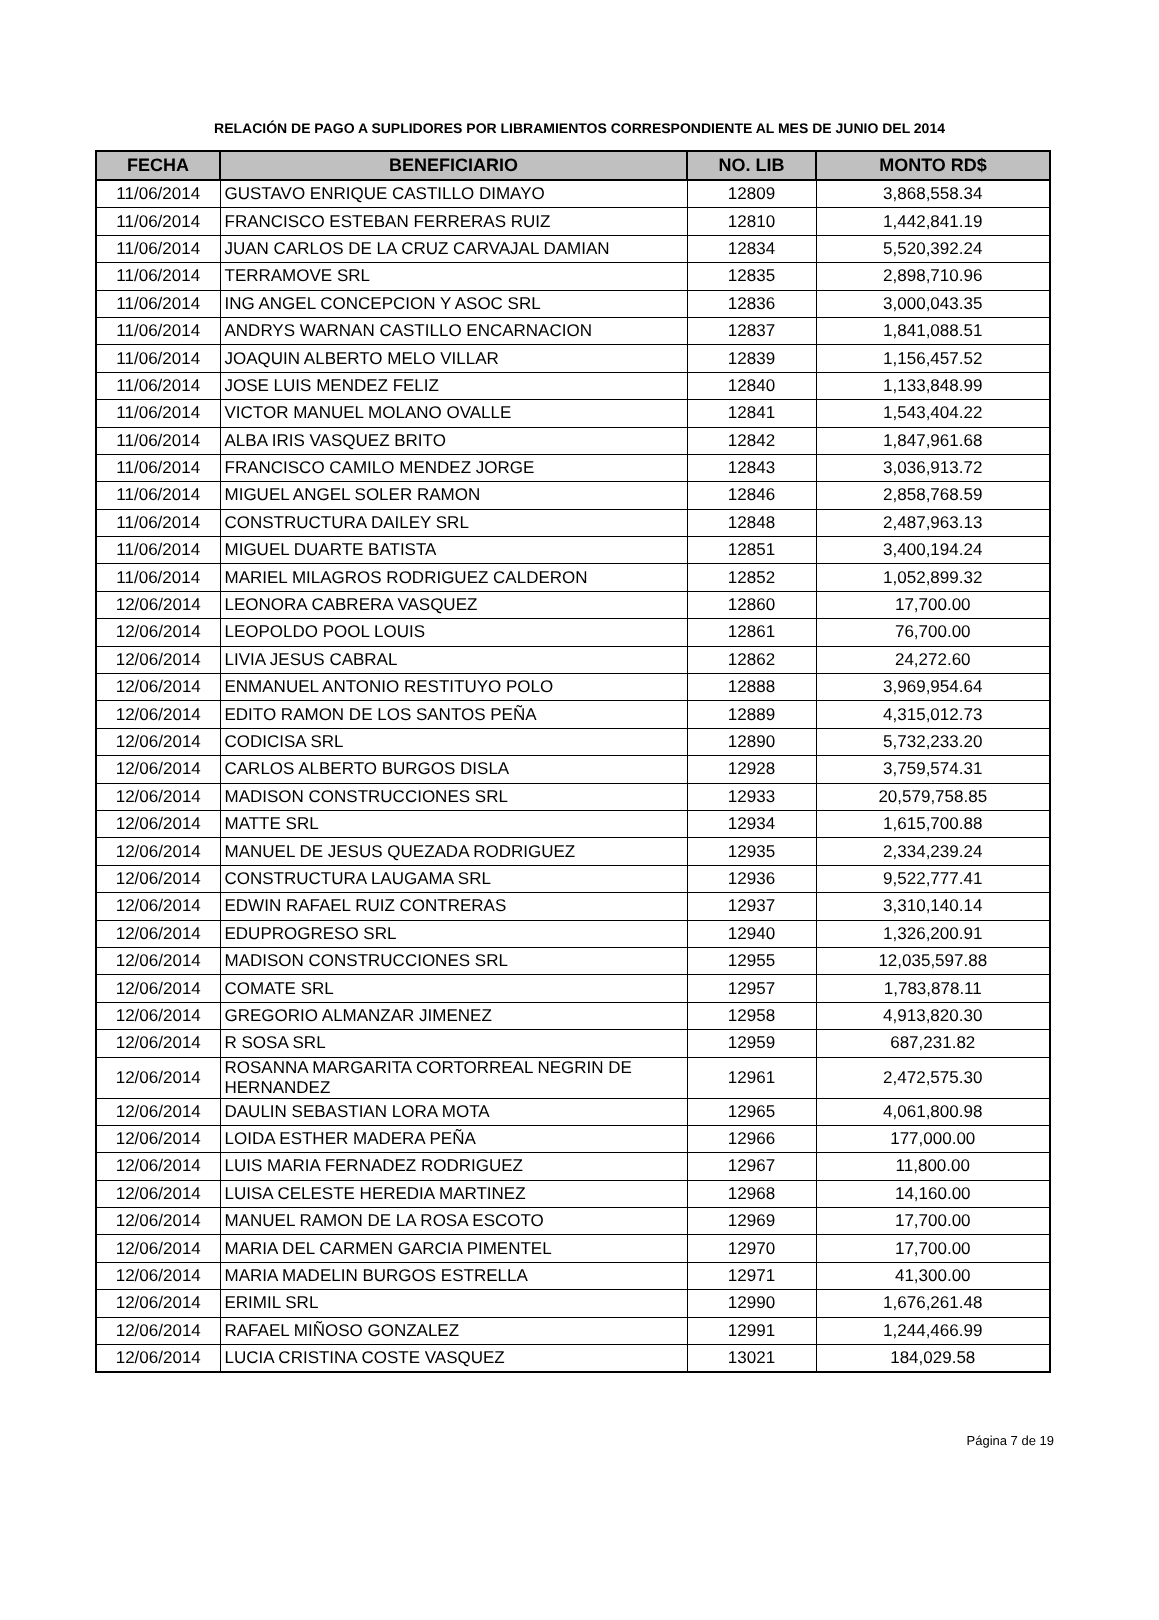RELACIÓN DE PAGO A SUPLIDORES POR LIBRAMIENTOS CORRESPONDIENTE AL MES DE JUNIO DEL 2014
| FECHA | BENEFICIARIO | NO. LIB | MONTO RD$ |
| --- | --- | --- | --- |
| 11/06/2014 | GUSTAVO ENRIQUE CASTILLO DIMAYO | 12809 | 3,868,558.34 |
| 11/06/2014 | FRANCISCO ESTEBAN FERRERAS RUIZ | 12810 | 1,442,841.19 |
| 11/06/2014 | JUAN CARLOS DE LA CRUZ CARVAJAL DAMIAN | 12834 | 5,520,392.24 |
| 11/06/2014 | TERRAMOVE SRL | 12835 | 2,898,710.96 |
| 11/06/2014 | ING ANGEL CONCEPCION Y ASOC SRL | 12836 | 3,000,043.35 |
| 11/06/2014 | ANDRYS WARNAN CASTILLO ENCARNACION | 12837 | 1,841,088.51 |
| 11/06/2014 | JOAQUIN ALBERTO MELO VILLAR | 12839 | 1,156,457.52 |
| 11/06/2014 | JOSE LUIS MENDEZ FELIZ | 12840 | 1,133,848.99 |
| 11/06/2014 | VICTOR MANUEL MOLANO OVALLE | 12841 | 1,543,404.22 |
| 11/06/2014 | ALBA IRIS VASQUEZ BRITO | 12842 | 1,847,961.68 |
| 11/06/2014 | FRANCISCO CAMILO MENDEZ JORGE | 12843 | 3,036,913.72 |
| 11/06/2014 | MIGUEL ANGEL SOLER RAMON | 12846 | 2,858,768.59 |
| 11/06/2014 | CONSTRUCTURA DAILEY SRL | 12848 | 2,487,963.13 |
| 11/06/2014 | MIGUEL DUARTE BATISTA | 12851 | 3,400,194.24 |
| 11/06/2014 | MARIEL MILAGROS RODRIGUEZ CALDERON | 12852 | 1,052,899.32 |
| 12/06/2014 | LEONORA CABRERA VASQUEZ | 12860 | 17,700.00 |
| 12/06/2014 | LEOPOLDO POOL LOUIS | 12861 | 76,700.00 |
| 12/06/2014 | LIVIA JESUS CABRAL | 12862 | 24,272.60 |
| 12/06/2014 | ENMANUEL ANTONIO RESTITUYO POLO | 12888 | 3,969,954.64 |
| 12/06/2014 | EDITO RAMON DE LOS SANTOS PEÑA | 12889 | 4,315,012.73 |
| 12/06/2014 | CODICISA SRL | 12890 | 5,732,233.20 |
| 12/06/2014 | CARLOS ALBERTO BURGOS DISLA | 12928 | 3,759,574.31 |
| 12/06/2014 | MADISON CONSTRUCCIONES SRL | 12933 | 20,579,758.85 |
| 12/06/2014 | MATTE SRL | 12934 | 1,615,700.88 |
| 12/06/2014 | MANUEL DE JESUS QUEZADA RODRIGUEZ | 12935 | 2,334,239.24 |
| 12/06/2014 | CONSTRUCTURA LAUGAMA SRL | 12936 | 9,522,777.41 |
| 12/06/2014 | EDWIN RAFAEL RUIZ CONTRERAS | 12937 | 3,310,140.14 |
| 12/06/2014 | EDUPROGRESO SRL | 12940 | 1,326,200.91 |
| 12/06/2014 | MADISON CONSTRUCCIONES SRL | 12955 | 12,035,597.88 |
| 12/06/2014 | COMATE SRL | 12957 | 1,783,878.11 |
| 12/06/2014 | GREGORIO ALMANZAR JIMENEZ | 12958 | 4,913,820.30 |
| 12/06/2014 | R SOSA SRL | 12959 | 687,231.82 |
| 12/06/2014 | ROSANNA MARGARITA CORTORREAL NEGRIN DE HERNANDEZ | 12961 | 2,472,575.30 |
| 12/06/2014 | DAULIN SEBASTIAN LORA MOTA | 12965 | 4,061,800.98 |
| 12/06/2014 | LOIDA ESTHER MADERA PEÑA | 12966 | 177,000.00 |
| 12/06/2014 | LUIS MARIA FERNADEZ RODRIGUEZ | 12967 | 11,800.00 |
| 12/06/2014 | LUISA CELESTE HEREDIA MARTINEZ | 12968 | 14,160.00 |
| 12/06/2014 | MANUEL RAMON DE LA ROSA ESCOTO | 12969 | 17,700.00 |
| 12/06/2014 | MARIA DEL CARMEN GARCIA PIMENTEL | 12970 | 17,700.00 |
| 12/06/2014 | MARIA MADELIN BURGOS ESTRELLA | 12971 | 41,300.00 |
| 12/06/2014 | ERIMIL SRL | 12990 | 1,676,261.48 |
| 12/06/2014 | RAFAEL MIÑOSO GONZALEZ | 12991 | 1,244,466.99 |
| 12/06/2014 | LUCIA CRISTINA COSTE VASQUEZ | 13021 | 184,029.58 |
Página 7 de 19